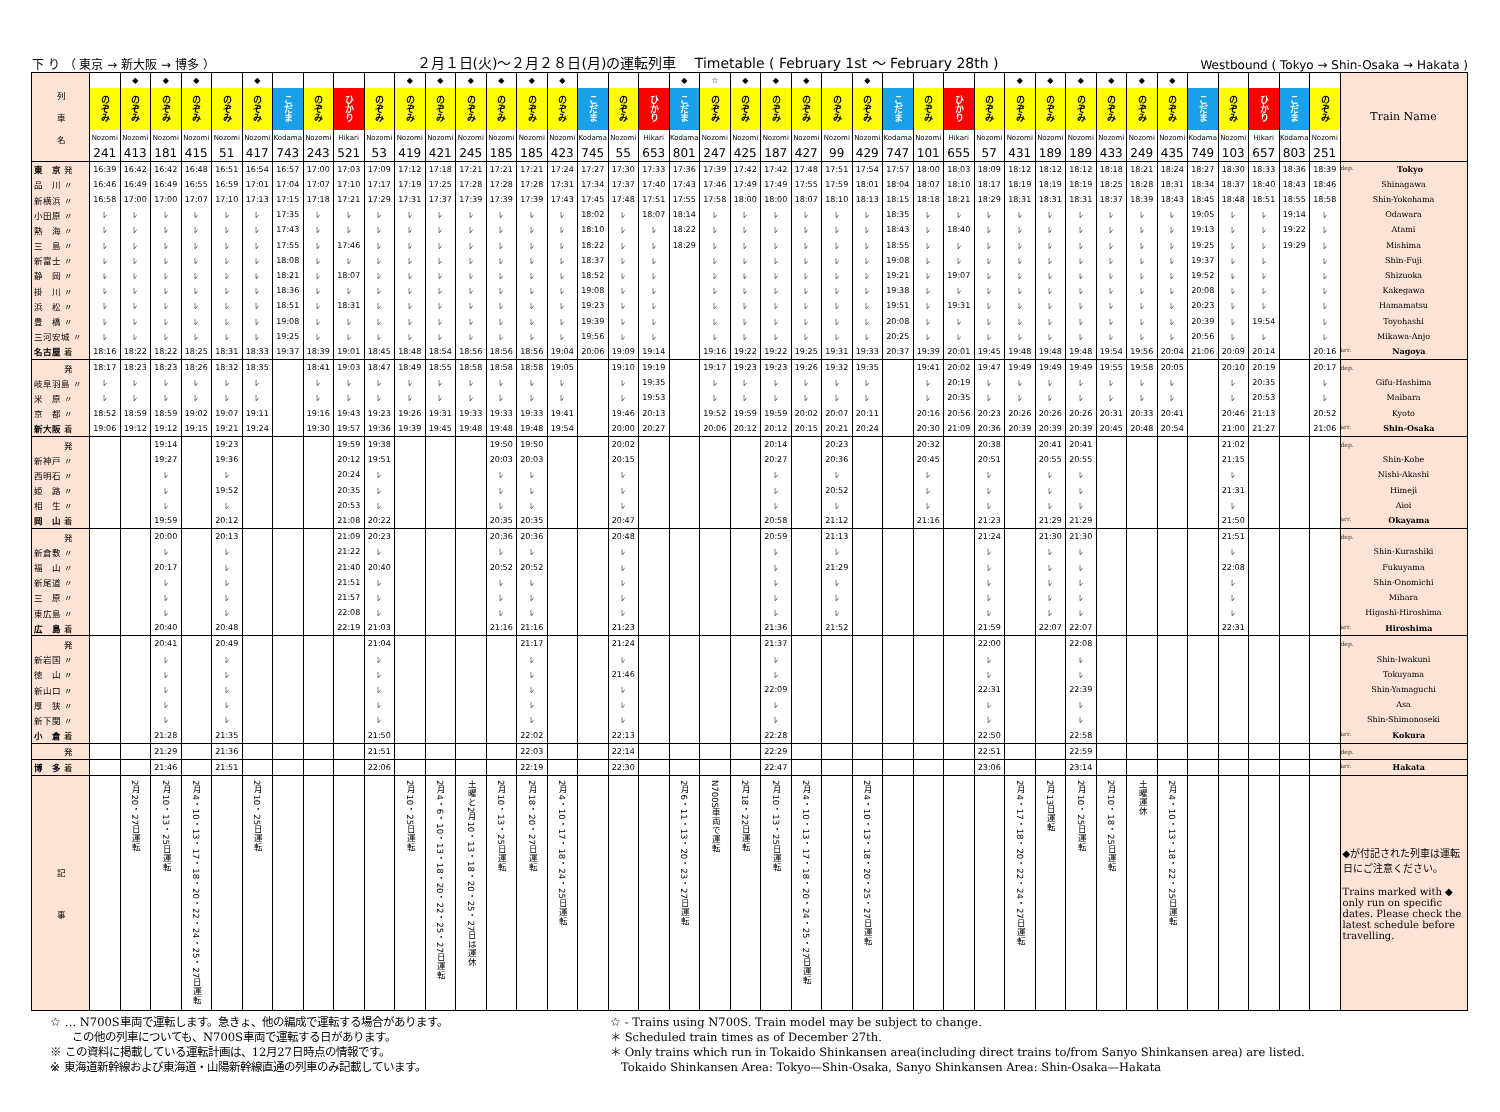下 り （ 東京 → 新大阪 → 博多 ） ２月１日(火)～２月２８日(月)の運転列車　 Timetable ( February 1st ～ February 28th ) Westbound ( Tokyo → Shin-Osaka → Hakata )
| 列 車 名 | | ◆ | ◆ | ◆ | | ◆ | | | | | ◆ | ◆ | ◆ | ◆ | ◆ | ◆ | | | | ◆ | ☆ | ◆ | ◆ | ◆ | | ◆ | | | | | ◆ | ◆ | ◆ | ◆ | ◆ | ◆ | | | | | | Train Name |
| --- | --- | --- | --- | --- | --- | --- | --- | --- | --- | --- | --- | --- | --- | --- | --- | --- | --- | --- | --- | --- | --- | --- | --- | --- | --- | --- | --- | --- | --- | --- | --- | --- | --- | --- | --- | --- | --- | --- | --- | --- | --- | --- |
| | のぞみ | のぞみ | のぞみ | のぞみ | のぞみ | のぞみ | こだま | のぞみ | ひかり | のぞみ | のぞみ | のぞみ | のぞみ | のぞみ | のぞみ | のぞみ | こだま | のぞみ | ひかり | こだま | のぞみ | のぞみ | のぞみ | のぞみ | のぞみ | のぞみ | こだま | のぞみ | ひかり | のぞみ | のぞみ | のぞみ | のぞみ | のぞみ | のぞみ | のぞみ | こだま | のぞみ | ひかり | こだま | のぞみ | |
| | Nozomi | Nozomi | Nozomi | Nozomi | Nozomi | Nozomi | Kodama | Nozomi | Hikari | Nozomi | Nozomi | Nozomi | Nozomi | Nozomi | Nozomi | Nozomi | Kodama | Nozomi | Hikari | Kodama | Nozomi | Nozomi | Nozomi | Nozomi | Nozomi | Nozomi | Kodama | Nozomi | Hikari | Nozomi | Nozomi | Nozomi | Nozomi | Nozomi | Nozomi | Nozomi | Kodama | Nozomi | Hikari | Kodama | Nozomi | |
| | 241 | 413 | 181 | 415 | 51 | 417 | 743 | 243 | 521 | 53 | 419 | 421 | 245 | 185 | 185 | 423 | 745 | 55 | 653 | 801 | 247 | 425 | 187 | 427 | 99 | 429 | 747 | 101 | 655 | 57 | 431 | 189 | 189 | 433 | 249 | 435 | 749 | 103 | 657 | 803 | 251 | |
| 東 京 発 | 16:39 | 16:42 | 16:42 | 16:48 | 16:51 | 16:54 | 16:57 | 17:00 | 17:03 | 17:09 | 17:12 | 17:18 | 17:21 | 17:21 | 17:21 | 17:24 | 17:27 | 17:30 | 17:33 | 17:36 | 17:39 | 17:42 | 17:42 | 17:48 | 17:51 | 17:54 | 17:57 | 18:00 | 18:03 | 18:09 | 18:12 | 18:12 | 18:12 | 18:18 | 18:21 | 18:24 | 18:27 | 18:30 | 18:33 | 18:36 | 18:39 | dep. Tokyo |
| 品 川 〃 | 16:46 | 16:49 | 16:49 | 16:55 | 16:59 | 17:01 | 17:04 | 17:07 | 17:10 | 17:17 | 17:19 | 17:25 | 17:28 | 17:28 | 17:28 | 17:31 | 17:34 | 17:37 | 17:40 | 17:43 | 17:46 | 17:49 | 17:49 | 17:55 | 17:59 | 18:01 | 18:04 | 18:07 | 18:10 | 18:17 | 18:19 | 18:19 | 18:19 | 18:25 | 18:28 | 18:31 | 18:34 | 18:37 | 18:40 | 18:43 | 18:46 | Shinagawa |
| 新横浜 〃 | 16:58 | 17:00 | 17:00 | 17:07 | 17:10 | 17:13 | 17:15 | 17:18 | 17:21 | 17:29 | 17:31 | 17:37 | 17:39 | 17:39 | 17:39 | 17:43 | 17:45 | 17:48 | 17:51 | 17:55 | 17:58 | 18:00 | 18:00 | 18:07 | 18:10 | 18:13 | 18:15 | 18:18 | 18:21 | 18:29 | 18:31 | 18:31 | 18:31 | 18:37 | 18:39 | 18:43 | 18:45 | 18:48 | 18:51 | 18:55 | 18:58 | Shin-Yokohama |
| 小田原 〃 | ﾚ | ﾚ | ﾚ | ﾚ | ﾚ | ﾚ | 17:35 | ﾚ | ﾚ | ﾚ | ﾚ | ﾚ | ﾚ | ﾚ | ﾚ | ﾚ | 18:02 | ﾚ | 18:07 | 18:14 | ﾚ | ﾚ | ﾚ | ﾚ | ﾚ | ﾚ | 18:35 | ﾚ | ﾚ | ﾚ | ﾚ | ﾚ | ﾚ | ﾚ | ﾚ | ﾚ | 19:05 | ﾚ | ﾚ | 19:14 | ﾚ | Odawara |
| 熱 海 〃 | ﾚ | ﾚ | ﾚ | ﾚ | ﾚ | ﾚ | 17:43 | ﾚ | ﾚ | ﾚ | ﾚ | ﾚ | ﾚ | ﾚ | ﾚ | ﾚ | 18:10 | ﾚ | ﾚ | 18:22 | ﾚ | ﾚ | ﾚ | ﾚ | ﾚ | ﾚ | 18:43 | ﾚ | 18:40 | ﾚ | ﾚ | ﾚ | ﾚ | ﾚ | ﾚ | ﾚ | 19:13 | ﾚ | ﾚ | 19:22 | ﾚ | Atami |
| 三 島 〃 | ﾚ | ﾚ | ﾚ | ﾚ | ﾚ | ﾚ | 17:55 | ﾚ | 17:46 | ﾚ | ﾚ | ﾚ | ﾚ | ﾚ | ﾚ | ﾚ | 18:22 | ﾚ | ﾚ | 18:29 | ﾚ | ﾚ | ﾚ | ﾚ | ﾚ | ﾚ | 18:55 | ﾚ | ﾚ | ﾚ | ﾚ | ﾚ | ﾚ | ﾚ | ﾚ | ﾚ | 19:25 | ﾚ | ﾚ | 19:29 | ﾚ | Mishima |
| 新富士 〃 | ﾚ | ﾚ | ﾚ | ﾚ | ﾚ | ﾚ | 18:08 | ﾚ | ﾚ | ﾚ | ﾚ | ﾚ | ﾚ | ﾚ | ﾚ | ﾚ | 18:37 | ﾚ | ﾚ | | ﾚ | ﾚ | ﾚ | ﾚ | ﾚ | ﾚ | 19:08 | ﾚ | ﾚ | ﾚ | ﾚ | ﾚ | ﾚ | ﾚ | ﾚ | ﾚ | 19:37 | ﾚ | ﾚ | | ﾚ | Shin-Fuji |
| 静 岡 〃 | ﾚ | ﾚ | ﾚ | ﾚ | ﾚ | ﾚ | 18:21 | ﾚ | 18:07 | ﾚ | ﾚ | ﾚ | ﾚ | ﾚ | ﾚ | ﾚ | 18:52 | ﾚ | ﾚ | | ﾚ | ﾚ | ﾚ | ﾚ | ﾚ | ﾚ | 19:21 | ﾚ | 19:07 | ﾚ | ﾚ | ﾚ | ﾚ | ﾚ | ﾚ | ﾚ | 19:52 | ﾚ | ﾚ | | ﾚ | Shizuoka |
| 掛 川 〃 | ﾚ | ﾚ | ﾚ | ﾚ | ﾚ | ﾚ | 18:36 | ﾚ | ﾚ | ﾚ | ﾚ | ﾚ | ﾚ | ﾚ | ﾚ | ﾚ | 19:08 | ﾚ | ﾚ | | ﾚ | ﾚ | ﾚ | ﾚ | ﾚ | ﾚ | 19:38 | ﾚ | ﾚ | ﾚ | ﾚ | ﾚ | ﾚ | ﾚ | ﾚ | ﾚ | 20:08 | ﾚ | ﾚ | | ﾚ | Kakegawa |
| 浜 松 〃 | ﾚ | ﾚ | ﾚ | ﾚ | ﾚ | ﾚ | 18:51 | ﾚ | 18:31 | ﾚ | ﾚ | ﾚ | ﾚ | ﾚ | ﾚ | ﾚ | 19:23 | ﾚ | ﾚ | | ﾚ | ﾚ | ﾚ | ﾚ | ﾚ | ﾚ | 19:51 | ﾚ | 19:31 | ﾚ | ﾚ | ﾚ | ﾚ | ﾚ | ﾚ | ﾚ | 20:23 | ﾚ | ﾚ | | ﾚ | Hamamatsu |
| 豊 橋 〃 | ﾚ | ﾚ | ﾚ | ﾚ | ﾚ | ﾚ | 19:08 | ﾚ | ﾚ | ﾚ | ﾚ | ﾚ | ﾚ | ﾚ | ﾚ | ﾚ | 19:39 | ﾚ | ﾚ | | ﾚ | ﾚ | ﾚ | ﾚ | ﾚ | ﾚ | 20:08 | ﾚ | ﾚ | ﾚ | ﾚ | ﾚ | ﾚ | ﾚ | ﾚ | ﾚ | 20:39 | ﾚ | 19:54 | | ﾚ | Toyohashi |
| 三河安城 〃 | ﾚ | ﾚ | ﾚ | ﾚ | ﾚ | ﾚ | 19:25 | ﾚ | ﾚ | ﾚ | ﾚ | ﾚ | ﾚ | ﾚ | ﾚ | ﾚ | 19:56 | ﾚ | ﾚ | | ﾚ | ﾚ | ﾚ | ﾚ | ﾚ | ﾚ | 20:25 | ﾚ | ﾚ | ﾚ | ﾚ | ﾚ | ﾚ | ﾚ | ﾚ | ﾚ | 20:56 | ﾚ | ﾚ | | ﾚ | Mikawa-Anjo |
| 名古屋 着 | 18:16 | 18:22 | 18:22 | 18:25 | 18:31 | 18:33 | 19:37 | 18:39 | 19:01 | 18:45 | 18:48 | 18:54 | 18:56 | 18:56 | 18:56 | 19:04 | 20:06 | 19:09 | 19:14 | | 19:16 | 19:22 | 19:22 | 19:25 | 19:31 | 19:33 | 20:37 | 19:39 | 20:01 | 19:45 | 19:48 | 19:48 | 19:48 | 19:54 | 19:56 | 20:04 | 21:06 | 20:09 | 20:14 | | 20:16 | arr. Nagoya |
| 発 | 18:17 | 18:23 | 18:23 | 18:26 | 18:32 | 18:35 | | 18:41 | 19:03 | 18:47 | 18:49 | 18:55 | 18:58 | 18:58 | 18:58 | 19:05 | | 19:10 | 19:19 | | 19:17 | 19:23 | 19:23 | 19:26 | 19:32 | 19:35 | | 19:41 | 20:02 | 19:47 | 19:49 | 19:49 | 19:49 | 19:55 | 19:58 | 20:05 | | 20:10 | 20:19 | | 20:17 | dep. |
| 岐阜羽島 〃 | ﾚ | ﾚ | ﾚ | ﾚ | ﾚ | ﾚ | | ﾚ | ﾚ | ﾚ | ﾚ | ﾚ | ﾚ | ﾚ | ﾚ | ﾚ | | ﾚ | 19:35 | | ﾚ | ﾚ | ﾚ | ﾚ | ﾚ | ﾚ | | ﾚ | 20:19 | ﾚ | ﾚ | ﾚ | ﾚ | ﾚ | ﾚ | ﾚ | | ﾚ | 20:35 | | ﾚ | Gifu-Hashima |
| 米 原 〃 | ﾚ | ﾚ | ﾚ | ﾚ | ﾚ | ﾚ | | ﾚ | ﾚ | ﾚ | ﾚ | ﾚ | ﾚ | ﾚ | ﾚ | ﾚ | | ﾚ | 19:53 | | ﾚ | ﾚ | ﾚ | ﾚ | ﾚ | ﾚ | | ﾚ | 20:35 | ﾚ | ﾚ | ﾚ | ﾚ | ﾚ | ﾚ | ﾚ | | ﾚ | 20:53 | | ﾚ | Maibara |
| 京 都 〃 | 18:52 | 18:59 | 18:59 | 19:02 | 19:07 | 19:11 | | 19:16 | 19:43 | 19:23 | 19:26 | 19:31 | 19:33 | 19:33 | 19:33 | 19:41 | | 19:46 | 20:13 | | 19:52 | 19:59 | 19:59 | 20:02 | 20:07 | 20:11 | | 20:16 | 20:56 | 20:23 | 20:26 | 20:26 | 20:26 | 20:31 | 20:33 | 20:41 | | 20:46 | 21:13 | | 20:52 | Kyoto |
| 新大阪 着 | 19:06 | 19:12 | 19:12 | 19:15 | 19:21 | 19:24 | | 19:30 | 19:57 | 19:36 | 19:39 | 19:45 | 19:48 | 19:48 | 19:48 | 19:54 | | 20:00 | 20:27 | | 20:06 | 20:12 | 20:12 | 20:15 | 20:21 | 20:24 | | 20:30 | 21:09 | 20:36 | 20:39 | 20:39 | 20:39 | 20:45 | 20:48 | 20:54 | | 21:00 | 21:27 | | 21:06 | arr. Shin-Osaka |
| 発 | | | 19:14 | | 19:23 | | | | 19:59 | 19:38 | | | | 19:50 | 19:50 | | | 20:02 | | | | | 20:14 | | 20:23 | | | 20:32 | | 20:38 | | 20:41 | 20:41 | | | | | 21:02 | | | | dep. |
| 新神戸 〃 | | | 19:27 | | 19:36 | | | | 20:12 | 19:51 | | | | 20:03 | 20:03 | | | 20:15 | | | | | 20:27 | | 20:36 | | | 20:45 | | 20:51 | | 20:55 | 20:55 | | | | | 21:15 | | | | Shin-Kobe |
| 西明石 〃 | | | ﾚ | | ﾚ | | | | 20:24 | ﾚ | | | | ﾚ | ﾚ | | | ﾚ | | | | | ﾚ | | ﾚ | | | ﾚ | | ﾚ | | ﾚ | ﾚ | | | | | ﾚ | | | | Nishi-Akashi |
| 姫 路 〃 | | | ﾚ | | 19:52 | | | | 20:35 | ﾚ | | | | ﾚ | ﾚ | | | ﾚ | | | | | ﾚ | | 20:52 | | | ﾚ | | ﾚ | | ﾚ | ﾚ | | | | | 21:31 | | | | Himeji |
| 相 生 〃 | | | ﾚ | | ﾚ | | | | 20:53 | ﾚ | | | | ﾚ | ﾚ | | | ﾚ | | | | | ﾚ | | ﾚ | | | ﾚ | | ﾚ | | ﾚ | ﾚ | | | | | ﾚ | | | | Aioi |
| 岡 山 着 | | | 19:59 | | 20:12 | | | | 21:08 | 20:22 | | | | 20:35 | 20:35 | | | 20:47 | | | | | 20:58 | | 21:12 | | | 21:16 | | 21:23 | | 21:29 | 21:29 | | | | | 21:50 | | | | arr. Okayama |
| 発 | | | 20:00 | | 20:13 | | | | 21:09 | 20:23 | | | | 20:36 | 20:36 | | | 20:48 | | | | | 20:59 | | 21:13 | | | | | 21:24 | | 21:30 | 21:30 | | | | | 21:51 | | | | dep. |
| 新倉敷 〃 | | | ﾚ | | ﾚ | | | | 21:22 | ﾚ | | | | ﾚ | ﾚ | | | ﾚ | | | | | ﾚ | | ﾚ | | | | | ﾚ | | ﾚ | ﾚ | | | | | ﾚ | | | | Shin-Kurashiki |
| 福 山 〃 | | | 20:17 | | ﾚ | | | | 21:40 | 20:40 | | | | 20:52 | 20:52 | | | ﾚ | | | | | ﾚ | | 21:29 | | | | | ﾚ | | ﾚ | ﾚ | | | | | 22:08 | | | | Fukuyama |
| 新尾道 〃 | | | ﾚ | | ﾚ | | | | 21:51 | ﾚ | | | | ﾚ | ﾚ | | | ﾚ | | | | | ﾚ | | ﾚ | | | | | ﾚ | | ﾚ | ﾚ | | | | | ﾚ | | | | Shin-Onomichi |
| 三 原 〃 | | | ﾚ | | ﾚ | | | | 21:57 | ﾚ | | | | ﾚ | ﾚ | | | ﾚ | | | | | ﾚ | | ﾚ | | | | | ﾚ | | ﾚ | ﾚ | | | | | ﾚ | | | | Mihara |
| 東広島 〃 | | | ﾚ | | ﾚ | | | | 22:08 | ﾚ | | | | ﾚ | ﾚ | | | ﾚ | | | | | ﾚ | | ﾚ | | | | | ﾚ | | ﾚ | ﾚ | | | | | ﾚ | | | | Higashi-Hiroshima |
| 広 島 着 | | | 20:40 | | 20:48 | | | | 22:19 | 21:03 | | | | 21:16 | 21:16 | | | 21:23 | | | | | 21:36 | | 21:52 | | | | | 21:59 | | 22:07 | 22:07 | | | | | 22:31 | | | | arr. Hiroshima |
| 発 | | | 20:41 | | 20:49 | | | | | 21:04 | | | | | 21:17 | | | 21:24 | | | | | 21:37 | | | | | | | 22:00 | | | 22:08 | | | | | | | | | dep. |
| 新岩国 〃 | | | ﾚ | | ﾚ | | | | | ﾚ | | | | | ﾚ | | | ﾚ | | | | | ﾚ | | | | | | | ﾚ | | | ﾚ | | | | | | | | | Shin-Iwakuni |
| 徳 山 〃 | | | ﾚ | | ﾚ | | | | | ﾚ | | | | | ﾚ | | | 21:46 | | | | | ﾚ | | | | | | | ﾚ | | | ﾚ | | | | | | | | | Tokuyama |
| 新山口 〃 | | | ﾚ | | ﾚ | | | | | ﾚ | | | | | ﾚ | | | ﾚ | | | | | 22:09 | | | | | | | 22:31 | | | 22:39 | | | | | | | | | Shin-Yamaguchi |
| 厚 狭 〃 | | | ﾚ | | ﾚ | | | | | ﾚ | | | | | ﾚ | | | ﾚ | | | | | ﾚ | | | | | | | ﾚ | | | ﾚ | | | | | | | | | Asa |
| 新下関 〃 | | | ﾚ | | ﾚ | | | | | ﾚ | | | | | ﾚ | | | ﾚ | | | | | ﾚ | | | | | | | ﾚ | | | ﾚ | | | | | | | | | Shin-Shimonoseki |
| 小 倉 着 | | | 21:28 | | 21:35 | | | | | 21:50 | | | | | 22:02 | | | 22:13 | | | | | 22:28 | | | | | | | 22:50 | | | 22:58 | | | | | | | | | arr. Kokura |
| 発 | | | 21:29 | | 21:36 | | | | | 21:51 | | | | | 22:03 | | | 22:14 | | | | | 22:29 | | | | | | | 22:51 | | | 22:59 | | | | | | | | | dep. |
| 博 多 着 | | | 21:46 | | 21:51 | | | | | 22:06 | | | | | 22:19 | | | 22:30 | | | | | 22:47 | | | | | | | 23:06 | | | 23:14 | | | | | | | | | arr. Hakata |
| 記 事 | | 2月20・27日運転 | 2月10・13・25日運転 | 2月4・10・13・17・18・20・22・24・25・27日運転 | | 2月10・25日運転 | | | | | 2月10・25日運転 | 2月4・6・10・13・18・20・22・25・27日運転 | 土曜と2月10・13・18・20・25・27日は運休 | 2月10・13・25日運転 | 2月18・20・27日運転 | 2月4・10・17・18・24・25日運転 | | | | 2月6・11・13・20・23・27日運転 | N700S車両で運転 | 2月18・22日運転 | 2月10・13・25日運転 | 2月4・10・13・17・18・20・24・25・27日運転 | | 2月4・10・13・18・20・25・27日運転 | | | | | 2月4・17・18・20・22・24・27日運転 | 2月13日運転 | 2月10・25日運転 | 2月10・18・25日運転 | 土曜運休 | 2月4・10・13・18・22・25日運転 | | | | | | ◆が付記された列車は運転日にご注意ください。 Trains marked with ◆ only run on specific dates. Please check the latest schedule before travelling. |
☆ … N700S車両で運転します。急きょ、他の編成で運転する場合があります。
　　この他の列車についても、N700S車両で運転する日があります。
※ この資料に掲載している運転計画は、12月27日時点の情報です。
※ 東海道新幹線および東海道・山陽新幹線直通の列車のみ記載しています。
☆ - Trains using N700S. Train model may be subject to change.
＊ Scheduled train times as of December 27th.
＊ Only trains which run in Tokaido Shinkansen area(including direct trains to/from Sanyo Shinkansen area) are listed.
　Tokaido Shinkansen Area: Tokyo—Shin-Osaka, Sanyo Shinkansen Area: Shin-Osaka—Hakata